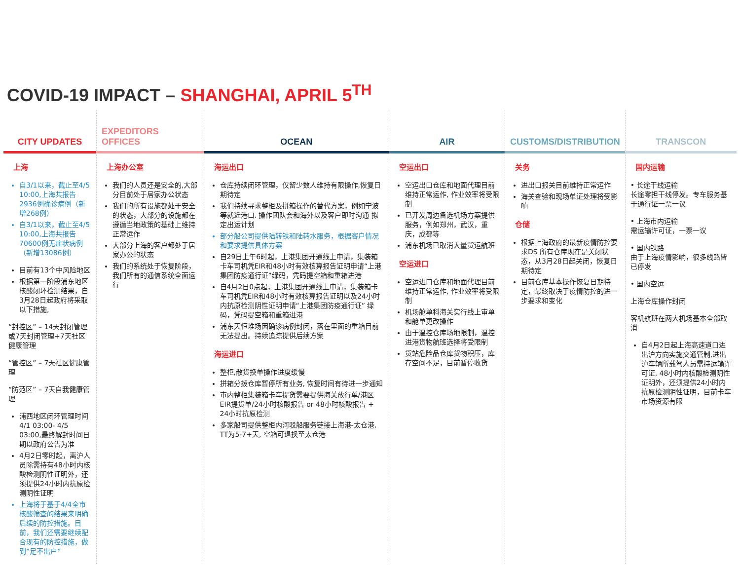COVID-19 IMPACT – SHANGHAI, APRIL 5<sup>TH</sup>
CITY UPDATES
上海
自3/1以来，截止至4/5 10:00,上海共报告2936例确诊病例（新增268例）
自3/1以来，截止至4/5 10:00,上海共报告70600例无症状病例（新增13086例）
目前有13个中风险地区
根据第一阶段浦东地区核酸闭环检测结果，自3月28日起政府将采取以下措施,
“封控区” – 14天封闭管理或7天封闭管理+7天社区健康管理
“管控区” – 7天社区健康管理
“防范区” – 7天自我健康管理
浦西地区闭环管理时间 4/1 03:00- 4/5 03:00,最终解封时间日期以政府公告为准
4月2日零时起，离沪人员除需持有48小时内核酸检测阴性证明外，还须提供24小时内抗原检测阴性证明
上海将于基于4/4全市核酸筛查的结果来明确后续的防控措施。目前，我们还需要继续配合现有的防控措施，做到“足不出户”
EXPEDITORS OFFICES
上海办公室
我们的人员还是安全的,大部分目前处于居家办公状态
我们的所有设施都处于安全的状态，大部分的设施都在遵循当地政策的基础上维持正常运作
大部分上海的客户都处于居家办公的状态
我们的系统处于恢复阶段，我们所有的通信系统全面运行
OCEAN
海运出口
仓库持续闭环管理，仅留少数人维持有限操作,恢复日期待定
我们持续寻求整柜及拼箱操作的替代方案，例如宁波等就近港口. 操作团队会和海外以及客户即时沟通 拟定出运计划
部分船公司提供陆转铁和陆转水服务，根据客户情况和要求提供具体方案
自29日上午6时起，上港集团开通线上申请，集装箱卡车司机凭EIR和48小时有效核算报告证明申请“上港集团防疫通行证”绿码，凭码提空箱和重箱进港
自4月2日0点起，上港集团开通线上申请，集装箱卡车司机凭EIR和48小时有效核算报告证明以及24小时内抗原检测阴性证明申请“上港集团防疫通行证” 绿码，凭码提空箱和重箱进港
浦东天恒堆场因确诊病例封闭，落在里面的重箱目前无法提出。持续追踪提供后续方案
海运进口
整柜,散货换单操作进度缓慢
拼箱分拨仓库暂停所有业务, 恢复时间有待进一步通知
市内整柜集装箱卡车提货需要提供海关放行单/港区EIR提货单/24小时核酸报告 or 48小时核酸报告 + 24小时抗原检测
多家船司提供整柜内河驳船服务链接上海港-太仓港, TT为5-7+天, 空箱可退换至太仓港
AIR
空运出口
空运出口仓库和地面代理目前维持正常运作, 作业效率将受限制
已开发周边备选机场方案提供服务，例如郑州，武汉，重庆，成都等
浦东机场已取消大量货运航班
空运进口
空运进口仓库和地面代理目前维持正常运作, 作业效率将受限制
机场舱单科海关实行线上审单和舱单更改操作
由于温控仓库场地限制，温控进港货物航班选择将受限制
货站危险品仓库货物积压，库存空间不足，目前暂停收货
CUSTOMS/DISTRIBUTION
关务
进出口报关目前维持正常运作
海关查验和现场单证处理将受影响
仓储
根据上海政府的最新疫情防控要求DS 所有仓库现在是关闭状态，从3月28日起关闭，恢复日期待定
目前仓库基本操作恢复日期待定，最终取决于疫情防控的进一步要求和变化
TRANSCON
国内运输
• 长途干线运输
长途零担干线停发。专车服务基于通行证一票一议
• 上海市内运输
需运输许可证，一票一议
• 国内铁路
由于上海疫情影响，很多线路皆已停发
• 国内空运
上海仓库操作封闭
客机航班在两大机场基本全部取消
自4月2日起上海高速道口进出沪方向实施交通管制,进出沪车辆所载驾人员需持运输许可证, 48小时内核酸检测阴性证明外，还须提供24小时内抗原检测阴性证明，目前卡车市场资源有限